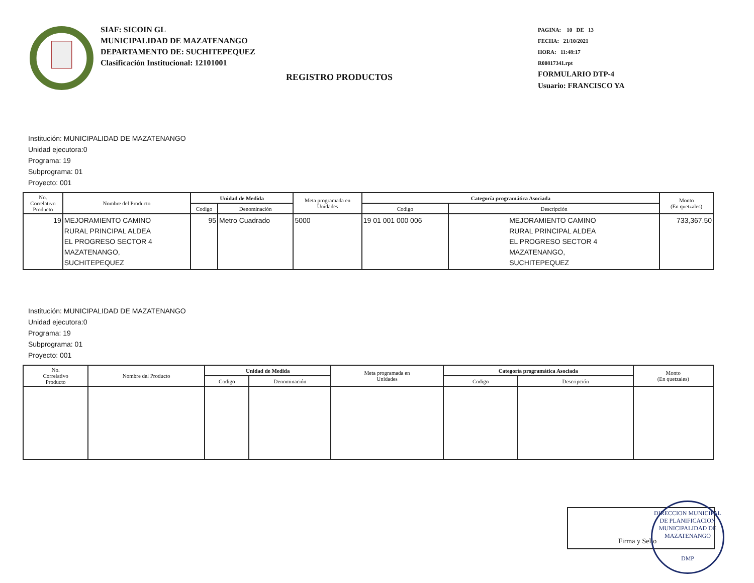SIAF: SICOIN GL
MUNICIPALIDAD DE MAZATENANGO
DEPARTAMENTO DE: SUCHITEPEQUEZ
Clasificación Institucional: 12101001
PAGINA: 10 DE 13
FECHA: 21/10/2021
HORA: 11:48:17
R00817341.rpt
FORMULARIO DTP-4
Usuario: FRANCISCO YA
REGISTRO PRODUCTOS
Institución: MUNICIPALIDAD DE MAZATENANGO
Unidad ejecutora:0
Programa: 19
Subprograma: 01
Proyecto: 001
| No. Correlativo Producto | Nombre del Producto | Unidad de Medida | | Meta programada en Unidades | Categoría programática Asociada | | Monto (En quetzales) |
| --- | --- | --- | --- | --- | --- | --- | --- |
| | | Codigo | Denominación | | Codigo | Descripción | |
| 19 | MEJORAMIENTO CAMINO RURAL PRINCIPAL ALDEA EL PROGRESO SECTOR 4 MAZATENANGO, SUCHITEPEQUEZ | 95 | Metro Cuadrado | 5000 | 19 01 001 000 006 | MEJORAMIENTO CAMINO RURAL PRINCIPAL ALDEA EL PROGRESO SECTOR 4 MAZATENANGO, SUCHITEPEQUEZ | 733,367.50 |
Institución: MUNICIPALIDAD DE MAZATENANGO
Unidad ejecutora:0
Programa: 19
Subprograma: 01
Proyecto: 001
| No. Correlativo Producto | Nombre del Producto | Unidad de Medida | | Meta programada en Unidades | Categoría programática Asociada | | Monto (En quetzales) |
| --- | --- | --- | --- | --- | --- | --- | --- |
| | | Codigo | Denominación | | Codigo | Descripción | |
Firma y Sello
DIRECCION MUNICIPAL DE PLANIFICACION
MUNICIPALIDAD DE MAZATENANGO
DMP